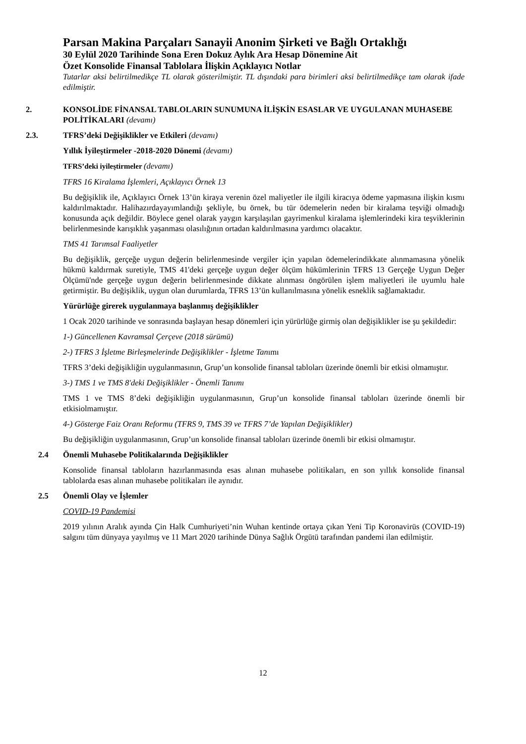Parsan Makina Parçaları Sanayii Anonim Şirketi ve Bağlı Ortaklığı
30 Eylül 2020 Tarihinde Sona Eren Dokuz Aylık Ara Hesap Dönemine Ait
Özet Konsolide Finansal Tablolara İlişkin Açıklayıcı Notlar
Tutarlar aksi belirtilmedikçe TL olarak gösterilmiştir. TL dışındaki para birimleri aksi belirtilmedikçe tam olarak ifade edilmiştir.
2. KONSOLİDE FİNANSAL TABLOLARIN SUNUMUNA İLİŞKİN ESASLAR VE UYGULANAN MUHASEBE POLİTİKALARI (devamı)
2.3. TFRS’deki Değişiklikler ve Etkileri (devamı)
Yıllık İyileştirmeler -2018-2020 Dönemi (devamı)
TFRS’deki iyileştirmeler (devamı)
TFRS 16 Kiralama İşlemleri, Açıklayıcı Örnek 13
Bu değişiklik ile, Açıklayıcı Örnek 13’ün kiraya verenin özel maliyetler ile ilgili kiracıya ödeme yapmasına ilişkin kısmı kaldırılmaktadır. Halihazırdayayımlandığı şekliyle, bu örnek, bu tür ödemelerin neden bir kiralama teşviği olmadığı konusunda açık değildir. Böylece genel olarak yaygın karşılaşılan gayrimenkul kiralama işlemlerindeki kira teşviklerinin belirlenmesinde karışıklık yaşanması olasılığının ortadan kaldırılmasına yardımcı olacaktır.
TMS 41 Tarımsal Faaliyetler
Bu değişiklik, gerçeğe uygun değerin belirlenmesinde vergiler için yapılan ödemelerindikkate alınmamasına yönelik hükmü kaldırmak suretiyle, TMS 41'deki gerçeğe uygun değer ölçüm hükümlerinin TFRS 13 Gerçeğe Uygun Değer Ölçümü'nde gerçeğe uygun değerin belirlenmesinde dikkate alınması öngörülen işlem maliyetleri ile uyumlu hale getirmiştir. Bu değişiklik, uygun olan durumlarda, TFRS 13’ün kullanılmasına yönelik esneklik sağlamaktadır.
Yürürlüğe girerek uygulanmaya başlanmış değişiklikler
1 Ocak 2020 tarihinde ve sonrasında başlayan hesap dönemleri için yürürlüğe girmiş olan değişiklikler ise şu şekildedir:
1-) Güncellenen Kavramsal Çerçeve (2018 sürümü)
2-) TFRS 3 İşletme Birleşmelerinde Değişiklikler - İşletme Tanımı
TFRS 3’deki değişikliğin uygulanmasının, Grup’un konsolide finansal tabloları üzerinde önemli bir etkisi olmamıştır.
3-) TMS 1 ve TMS 8'deki Değişiklikler - Önemli Tanımı
TMS 1 ve TMS 8’deki değişikliğin uygulanmasının, Grup’un konsolide finansal tabloları üzerinde önemli bir etkisiolmamıştır.
4-) Gösterge Faiz Oranı Reformu (TFRS 9, TMS 39 ve TFRS 7’de Yapılan Değişiklikler)
Bu değişikliğin uygulanmasının, Grup’un konsolide finansal tabloları üzerinde önemli bir etkisi olmamıştır.
2.4 Önemli Muhasebe Politikalarında Değişiklikler
Konsolide finansal tabloların hazırlanmasında esas alınan muhasebe politikaları, en son yıllık konsolide finansal tablolarda esas alınan muhasebe politikaları ile aynıdır.
2.5 Önemli Olay ve İşlemler
COVID-19 Pandemisi
2019 yılının Aralık ayında Çin Halk Cumhuriyeti’nin Wuhan kentinde ortaya çıkan Yeni Tip Koronavirüs (COVID-19) salgını tüm dünyaya yayılmış ve 11 Mart 2020 tarihinde Dünya Sağlık Örgütü tarafından pandemi ilan edilmiştir.
12